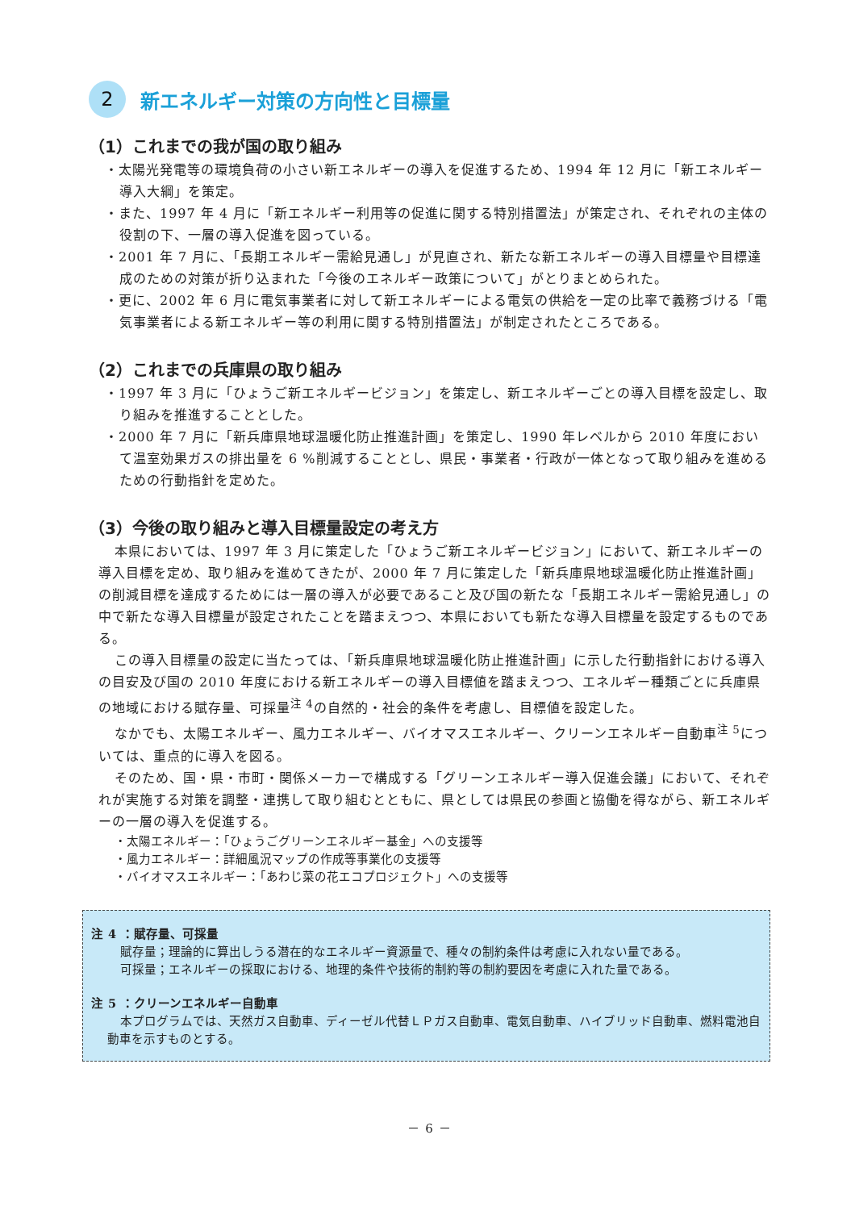2 新エネルギー対策の方向性と目標量
（1）これまでの我が国の取り組み
・太陽光発電等の環境負荷の小さい新エネルギーの導入を促進するため、1994 年 12 月に「新エネルギー導入大綱」を策定。
・また、1997 年 4 月に「新エネルギー利用等の促進に関する特別措置法」が策定され、それぞれの主体の役割の下、一層の導入促進を図っている。
・2001 年 7 月に、「長期エネルギー需給見通し」が見直され、新たな新エネルギーの導入目標量や目標達成のための対策が折り込まれた「今後のエネルギー政策について」がとりまとめられた。
・更に、2002 年 6 月に電気事業者に対して新エネルギーによる電気の供給を一定の比率で義務づける「電気事業者による新エネルギー等の利用に関する特別措置法」が制定されたところである。
（2）これまでの兵庫県の取り組み
・1997 年 3 月に「ひょうご新エネルギービジョン」を策定し、新エネルギーごとの導入目標を設定し、取り組みを推進することとした。
・2000 年 7 月に「新兵庫県地球温暖化防止推進計画」を策定し、1990 年レベルから 2010 年度において温室効果ガスの排出量を 6 %削減することとし、県民・事業者・行政が一体となって取り組みを進めるための行動指針を定めた。
（3）今後の取り組みと導入目標量設定の考え方
本県においては、1997 年 3 月に策定した「ひょうご新エネルギービジョン」において、新エネルギーの導入目標を定め、取り組みを進めてきたが、2000 年 7 月に策定した「新兵庫県地球温暖化防止推進計画」の削減目標を達成するためには一層の導入が必要であること及び国の新たな「長期エネルギー需給見通し」の中で新たな導入目標量が設定されたことを踏まえつつ、本県においても新たな導入目標量を設定するものである。
この導入目標量の設定に当たっては、「新兵庫県地球温暖化防止推進計画」に示した行動指針における導入の目安及び国の 2010 年度における新エネルギーの導入目標値を踏まえつつ、エネルギー種類ごとに兵庫県の地域における賦存量、可採量<sup>注 4</sup>の自然的・社会的条件を考慮し、目標値を設定した。
なかでも、太陽エネルギー、風力エネルギー、バイオマスエネルギー、クリーンエネルギー自動車<sup>注 5</sup>については、重点的に導入を図る。
そのため、国・県・市町・関係メーカーで構成する「グリーンエネルギー導入促進会議」において、それぞれが実施する対策を調整・連携して取り組むとともに、県としては県民の参画と協働を得ながら、新エネルギーの一層の導入を促進する。
・太陽エネルギー：「ひょうごグリーンエネルギー基金」への支援等
・風力エネルギー：詳細風況マップの作成等事業化の支援等
・バイオマスエネルギー：「あわじ菜の花エコプロジェクト」への支援等
注 4 ：賦存量、可採量
賦存量；理論的に算出しうる潜在的なエネルギー資源量で、種々の制約条件は考慮に入れない量である。
可採量；エネルギーの採取における、地理的条件や技術的制約等の制約要因を考慮に入れた量である。
注 5 ：クリーンエネルギー自動車
本プログラムでは、天然ガス自動車、ディーゼル代替ＬＰガス自動車、電気自動車、ハイブリッド自動車、燃料電池自動車を示すものとする。
－ 6 －